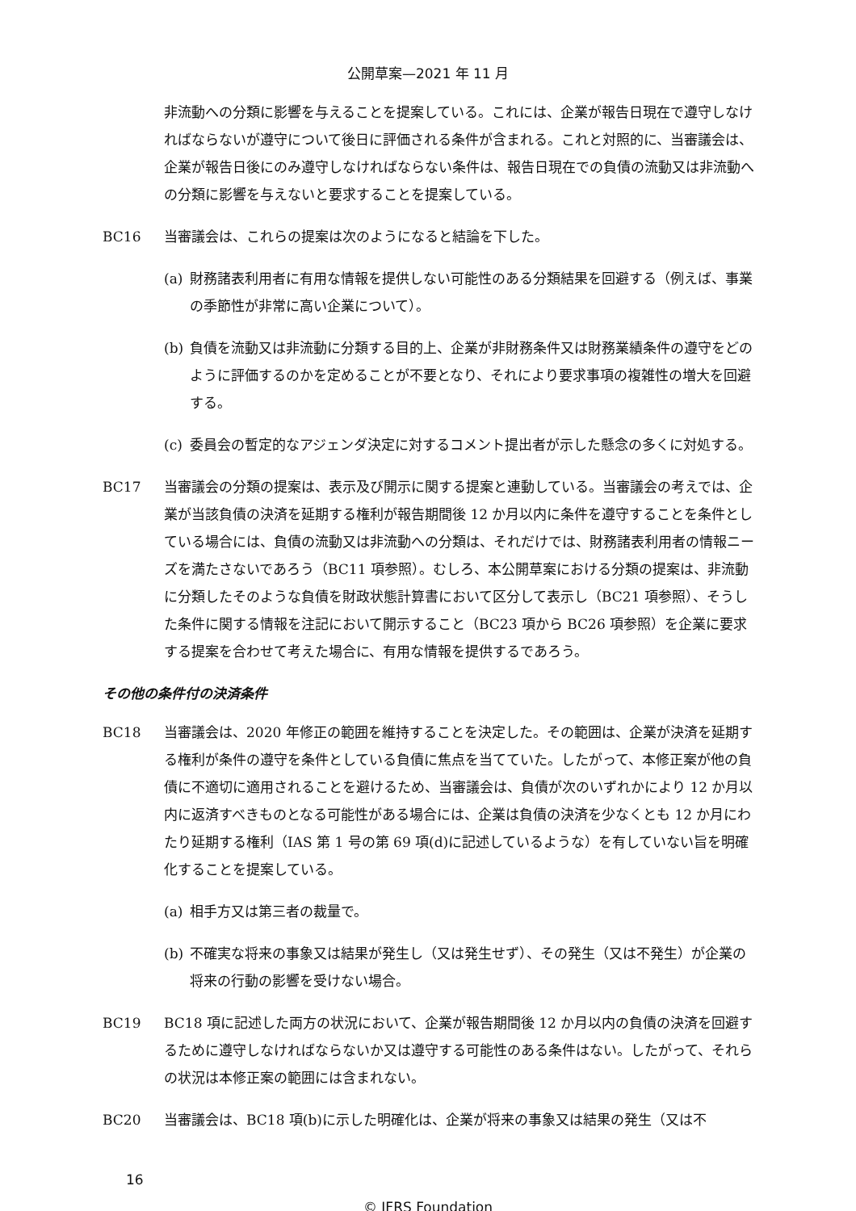公開草案—2021 年 11 月
非流動への分類に影響を与えることを提案している。これには、企業が報告日現在で遵守しなければならないが遵守について後日に評価される条件が含まれる。これと対照的に、当審議会は、企業が報告日後にのみ遵守しなければならない条件は、報告日現在での負債の流動又は非流動への分類に影響を与えないと要求することを提案している。
BC16 当審議会は、これらの提案は次のようになると結論を下した。
(a) 財務諸表利用者に有用な情報を提供しない可能性のある分類結果を回避する（例えば、事業の季節性が非常に高い企業について）。
(b) 負債を流動又は非流動に分類する目的上、企業が非財務条件又は財務業績条件の遵守をどのように評価するのかを定めることが不要となり、それにより要求事項の複雑性の増大を回避する。
(c) 委員会の暫定的なアジェンダ決定に対するコメント提出者が示した懸念の多くに対処する。
BC17 当審議会の分類の提案は、表示及び開示に関する提案と連動している。当審議会の考えでは、企業が当該負債の決済を延期する権利が報告期間後 12 か月以内に条件を遵守することを条件としている場合には、負債の流動又は非流動への分類は、それだけでは、財務諸表利用者の情報ニーズを満たさないであろう（BC11 項参照）。むしろ、本公開草案における分類の提案は、非流動に分類したそのような負債を財政状態計算書において区分して表示し（BC21 項参照）、そうした条件に関する情報を注記において開示すること（BC23 項から BC26 項参照）を企業に要求する提案を合わせて考えた場合に、有用な情報を提供するであろう。
その他の条件付の決済条件
BC18 当審議会は、2020 年修正の範囲を維持することを決定した。その範囲は、企業が決済を延期する権利が条件の遵守を条件としている負債に焦点を当てていた。したがって、本修正案が他の負債に不適切に適用されることを避けるため、当審議会は、負債が次のいずれかにより 12 か月以内に返済すべきものとなる可能性がある場合には、企業は負債の決済を少なくとも 12 か月にわたり延期する権利（IAS 第 1 号の第 69 項(d)に記述しているような）を有していない旨を明確化することを提案している。
(a) 相手方又は第三者の裁量で。
(b) 不確実な将来の事象又は結果が発生し（又は発生せず）、その発生（又は不発生）が企業の将来の行動の影響を受けない場合。
BC19 BC18 項に記述した両方の状況において、企業が報告期間後 12 か月以内の負債の決済を回避するために遵守しなければならないか又は遵守する可能性のある条件はない。したがって、それらの状況は本修正案の範囲には含まれない。
BC20 当審議会は、BC18 項(b)に示した明確化は、企業が将来の事象又は結果の発生（又は不
16
© IFRS Foundation